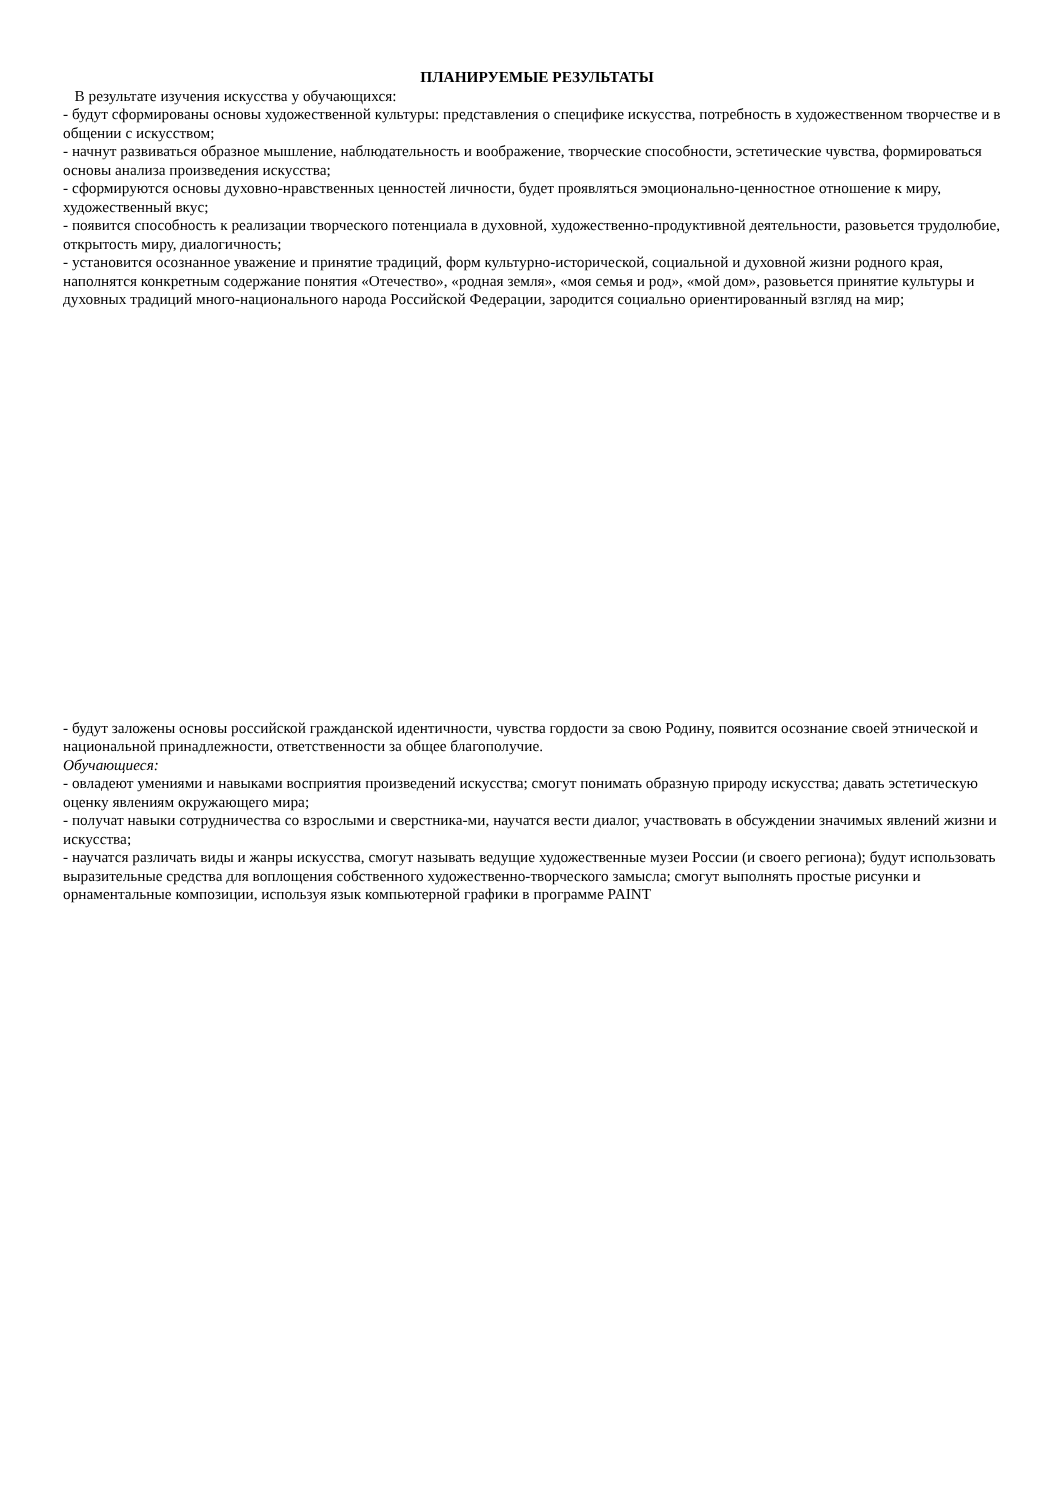ПЛАНИРУЕМЫЕ РЕЗУЛЬТАТЫ
В результате изучения искусства у обучающихся:
- будут сформированы основы художественной культуры: представления о специфике искусства, потребность в художественном творчестве и в общении с искусством;
- начнут развиваться образное мышление, наблюдательность и воображение, творческие способности, эстетические чувства, формироваться основы анализа произведения искусства;
- сформируются основы духовно-нравственных ценностей личности, будет проявляться эмоционально-ценностное отношение к миру, художественный вкус;
- появится способность к реализации творческого потенциала в духовной, художественно-продуктивной деятельности, разовьется трудолюбие, открытость миру, диалогичность;
- установится осознанное уважение и принятие традиций, форм культурно-исторической, социальной и духовной жизни родного края, наполнятся конкретным содержание понятия «Отечество», «родная земля», «моя семья и род», «мой дом», разовьется принятие культуры и духовных традиций много-национального народа Российской Федерации, зародится социально ориентированный взгляд на мир;
- будут заложены основы российской гражданской идентичности, чувства гордости за свою Родину, появится осознание своей этнической и национальной принадлежности, ответственности за общее благополучие.
Обучающиеся:
- овладеют умениями и навыками восприятия произведений искусства; смогут понимать образную природу искусства; давать эстетическую оценку явлениям окружающего мира;
- получат навыки сотрудничества со взрослыми и сверстника-ми, научатся вести диалог, участвовать в обсуждении значимых явлений жизни и искусства;
- научатся различать виды и жанры искусства, смогут называть ведущие художественные музеи России (и своего региона); будут использовать выразительные средства для воплощения собственного художественно-творческого замысла; смогут выполнять простые рисунки и орнаментальные композиции, используя язык компьютерной графики в программе PAINT